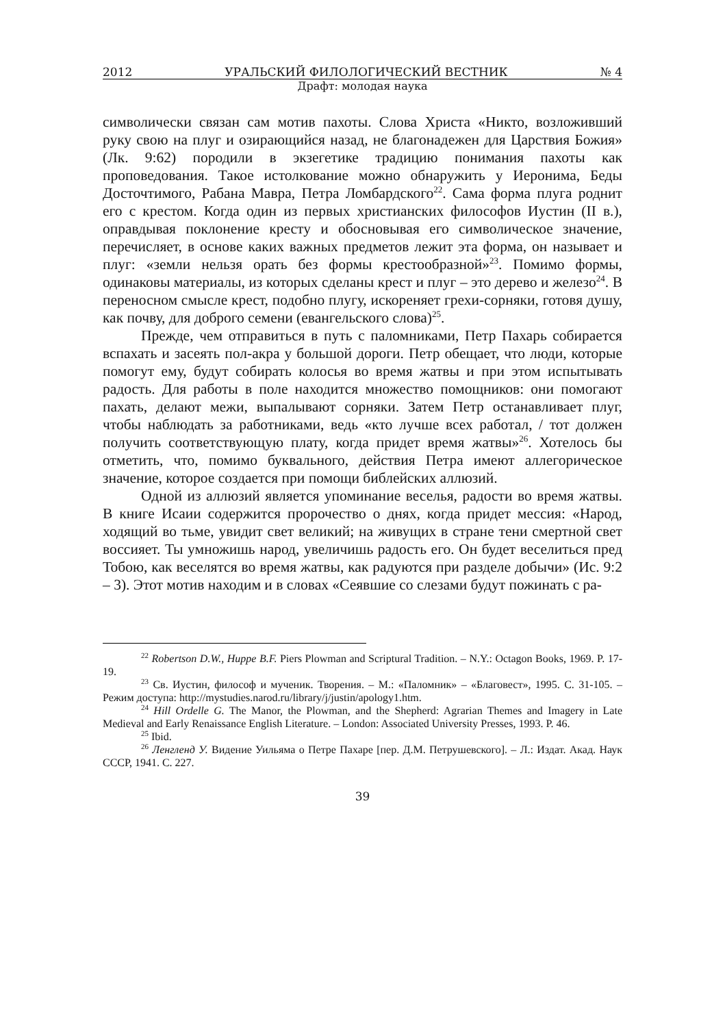2012 УРАЛЬСКИЙ ФИЛОЛОГИЧЕСКИЙ ВЕСТНИК № 4
Драфт: молодая наука
символически связан сам мотив пахоты. Слова Христа «Никто, возложивший руку свою на плуг и озирающийся назад, не благонадежен для Царствия Божия» (Лк. 9:62) породили в экзегетике традицию понимания пахоты как проповедования. Такое истолкование можно обнаружить у Иеронима, Беды Досточтимого, Рабана Мавра, Петра Ломбардского<sup>22</sup>. Сама форма плуга роднит его с крестом. Когда один из первых христианских философов Иустин (II в.), оправдывая поклонение кресту и обосновывая его символическое значение, перечисляет, в основе каких важных предметов лежит эта форма, он называет и плуг: «земли нельзя орать без формы крестообразной»<sup>23</sup>. Помимо формы, одинаковы материалы, из которых сделаны крест и плуг – это дерево и железо<sup>24</sup>. В переносном смысле крест, подобно плугу, искореняет грехи-сорняки, готовя душу, как почву, для доброго семени (евангельского слова)<sup>25</sup>.
Прежде, чем отправиться в путь с паломниками, Петр Пахарь собирается вспахать и засеять пол-акра у большой дороги. Петр обещает, что люди, которые помогут ему, будут собирать колосья во время жатвы и при этом испытывать радость. Для работы в поле находится множество помощников: они помогают пахать, делают межи, выпалывают сорняки. Затем Петр останавливает плуг, чтобы наблюдать за работниками, ведь «кто лучше всех работал, / тот должен получить соответствующую плату, когда придет время жатвы»<sup>26</sup>. Хотелось бы отметить, что, помимо буквального, действия Петра имеют аллегорическое значение, которое создается при помощи библейских аллюзий.
Одной из аллюзий является упоминание веселья, радости во время жатвы. В книге Исаии содержится пророчество о днях, когда придет мессия: «Народ, ходящий во тьме, увидит свет великий; на живущих в стране тени смертной свет воссияет. Ты умножишь народ, увеличишь радость его. Он будет веселиться пред Тобою, как веселятся во время жатвы, как радуются при разделе добычи» (Ис. 9:2 – 3). Этот мотив находим и в словах «Сеявшие со слезами будут пожинать с ра-
<sup>22</sup> Robertson D.W., Huppe B.F. Piers Plowman and Scriptural Tradition. – N.Y.: Octagon Books, 1969. P. 17-19.
<sup>23</sup> Св. Иустин, философ и мученик. Творения. – М.: «Паломник» – «Благовест», 1995. С. 31-105. – Режим доступа: http://mystudies.narod.ru/library/j/justin/apology1.htm.
<sup>24</sup> Hill Ordelle G. The Manor, the Plowman, and the Shepherd: Agrarian Themes and Imagery in Late Medieval and Early Renaissance English Literature. – London: Associated University Presses, 1993. P. 46.
<sup>25</sup> Ibid.
<sup>26</sup> Ленгленд У. Видение Уильяма о Петре Пахаре [пер. Д.М. Петрушевского]. – Л.: Издат. Акад. Наук СССР, 1941. С. 227.
39